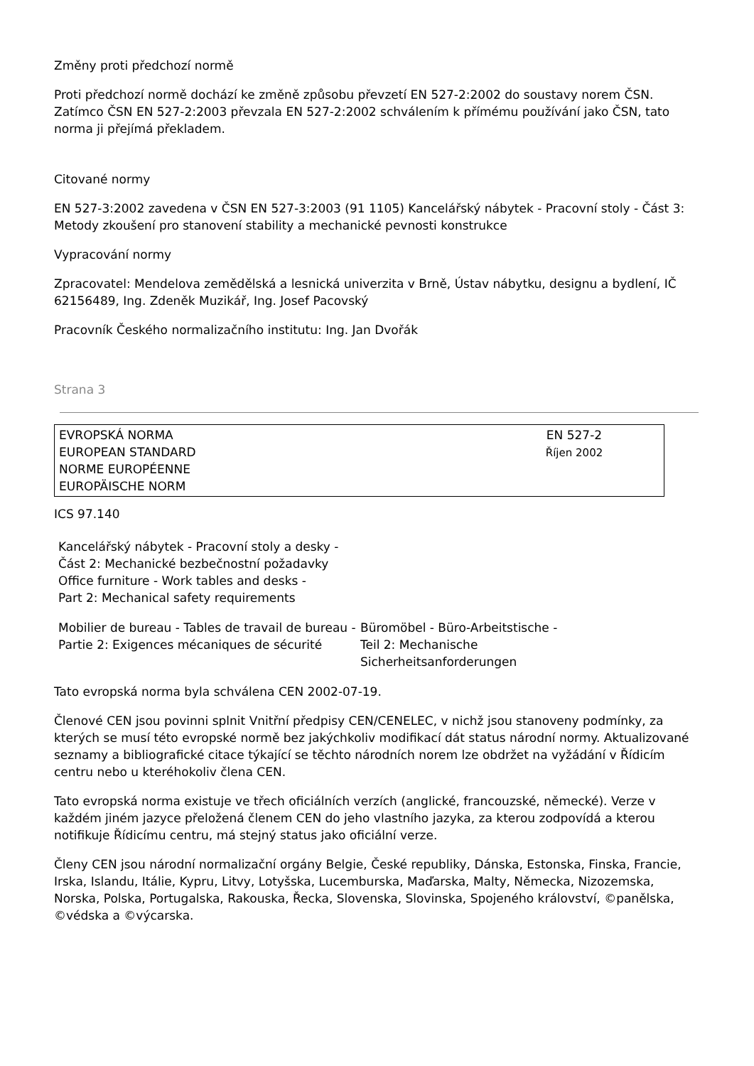Změny proti předchozí normě
Proti předchozí normě dochází ke změně způsobu převzetí EN 527-2:2002 do soustavy norem ČSN. Zatímco ČSN EN 527-2:2003 převzala EN 527-2:2002 schválením k přímému používání jako ČSN, tato norma ji přejímá překladem.
Citované normy
EN 527-3:2002 zavedena v ČSN EN 527-3:2003 (91 1105) Kancelářský nábytek - Pracovní stoly - Část 3: Metody zkoušení pro stanovení stability a mechanické pevnosti konstrukce
Vypracování normy
Zpracovatel: Mendelova zemědělská a lesnická univerzita v Brně, Ústav nábytku, designu a bydlení, IČ 62156489, Ing. Zdeněk Muzikář, Ing. Josef Pacovský
Pracovník Českého normalizačního institutu: Ing. Jan Dvořák
Strana 3
EVROPSKÁ NORMA
EUROPEAN STANDARD
NORME EUROPÉENNE
EUROPÄISCHE NORM
EN 527-2
Říjen 2002
ICS 97.140
Kancelářský nábytek - Pracovní stoly a desky -
Část 2: Mechanické bezbečnostní požadavky
Office furniture - Work tables and desks -
Part 2: Mechanical safety requirements
Mobilier de bureau - Tables de travail de bureau -
Partie 2: Exigences mécaniques de sécurité
Büromöbel - Büro-Arbeitstische -
Teil 2: Mechanische
Sicherheitsanforderungen
Tato evropská norma byla schválena CEN 2002-07-19.
Členové CEN jsou povinni splnit Vnitřní předpisy CEN/CENELEC, v nichž jsou stanoveny podmínky, za kterých se musí této evropské normě bez jakýchkoliv modifikací dát status národní normy. Aktualizované seznamy a bibliografické citace týkající se těchto národních norem lze obdržet na vyžádání v Řídicím centru nebo u kteréhokoliv člena CEN.
Tato evropská norma existuje ve třech oficiálních verzích (anglické, francouzské, německé). Verze v každém jiném jazyce přeložená členem CEN do jeho vlastního jazyka, za kterou zodpovídá a kterou notifikuje Řídicímu centru, má stejný status jako oficiální verze.
Členy CEN jsou národní normalizační orgány Belgie, České republiky, Dánska, Estonska, Finska, Francie, Irska, Islandu, Itálie, Kypru, Litvy, Lotyšska, Lucemburska, Maďarska, Malty, Německa, Nizozemska, Norska, Polska, Portugalska, Rakouska, Řecka, Slovenska, Slovinska, Spojeného království, ©panělska, ©védska a ©výcarska.